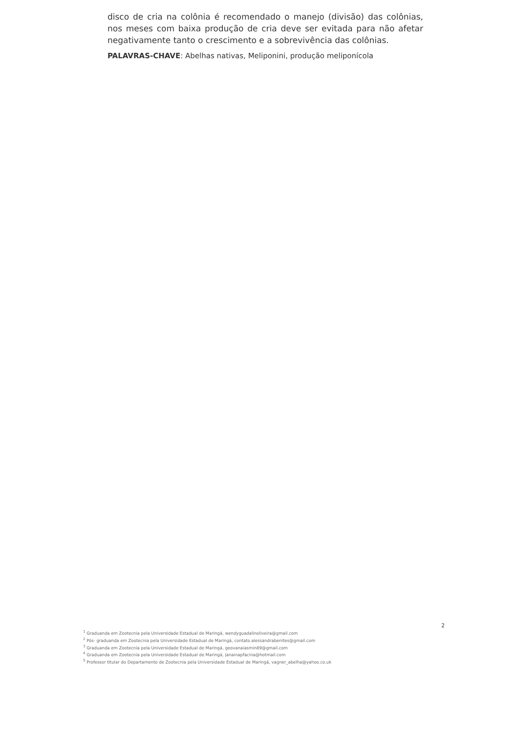disco de cria na colônia é recomendado o manejo (divisão) das colônias, nos meses com baixa produção de cria deve ser evitada para não afetar negativamente tanto o crescimento e a sobrevivência das colônias.
PALAVRAS-CHAVE: Abelhas nativas, Meliponini, produção meliponícola
2
<sup>1</sup> Graduanda em Zootecnia pela Universidade Estadual de Maringá, wendyguadalinoliveira@gmail.com
<sup>2</sup> Pós- graduanda em Zootecnia pela Universidade Estadual de Maringá, contato.alessandrabenites@gmail.com
<sup>3</sup> Graduanda em Zootecnia pela Universidade Estadual de Maringá, geovanaiasmin89@gmail.com
<sup>4</sup> Graduanda em Zootecnia pela Universidade Estadual de Maringá, janainapfacina@hotmail.com
<sup>5</sup> Professor titular do Departamento de Zootecnia pela Universidade Estadual de Maringá, vagner_abelha@yahoo.co.uk